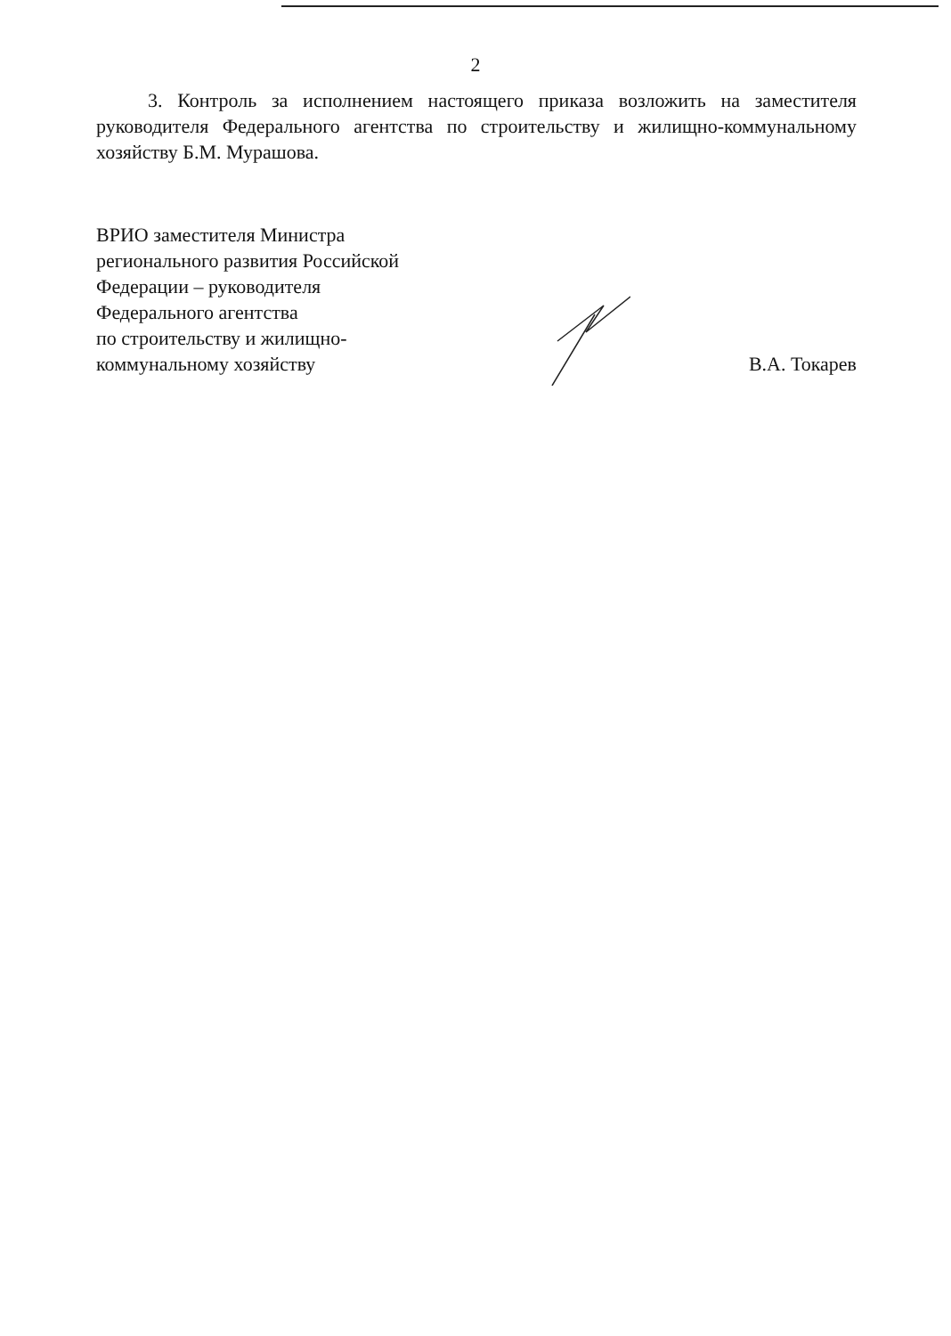2
3. Контроль за исполнением настоящего приказа возложить на заместителя руководителя Федерального агентства по строительству и жилищно-коммунальному хозяйству Б.М. Мурашова.
ВРИО заместителя Министра
регионального развития Российской
Федерации – руководителя
Федерального агентства
по строительству и жилищно-
коммунальному хозяйству
В.А. Токарев